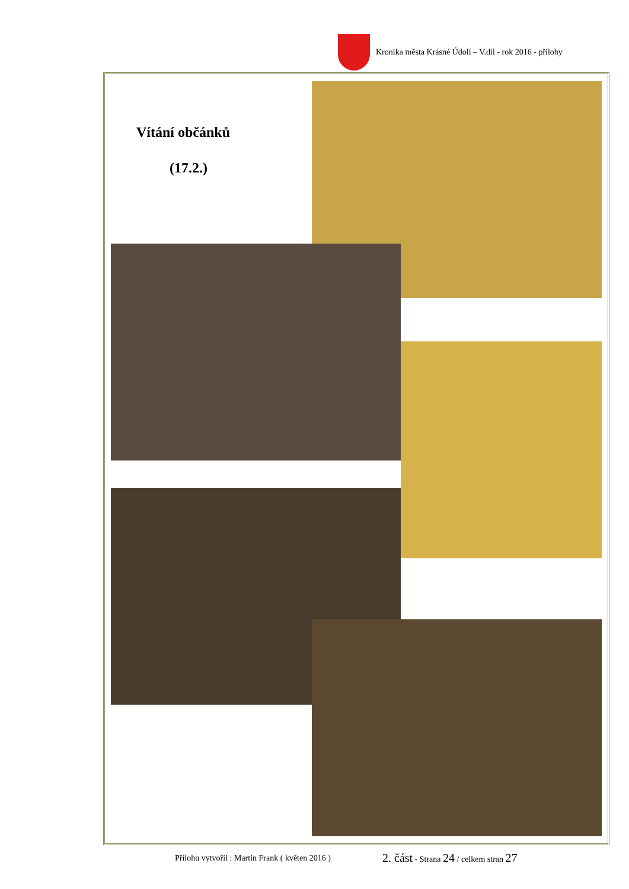Kronika města Krásné Údolí – V.díl - rok 2016 - přílohy
Vítání občánků
(17.2.)
Přílohu vytvořil : Martin Frank ( květen 2016 )
2. část - Strana 24 / celkem stran 27